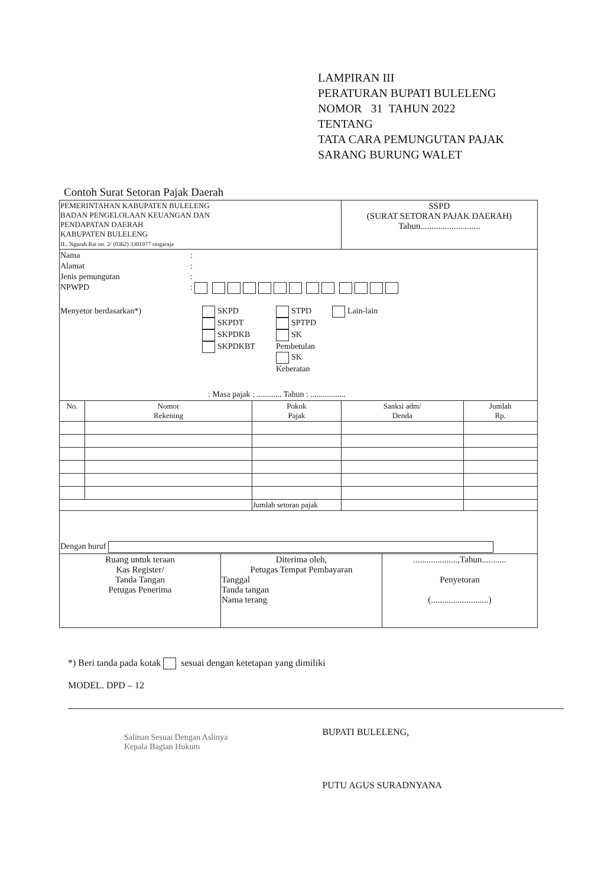LAMPIRAN III
PERATURAN BUPATI BULELENG
NOMOR 31 TAHUN 2022
TENTANG
TATA CARA PEMUNGUTAN PAJAK
SARANG BURUNG WALET
Contoh Surat Setoran Pajak Daerah
| PEMERINTAHAN KABUPATEN BULELENG BADAN PENGELOLAAN KEUANGAN DAN PENDAPATAN DAERAH KABUPATEN BULELENG JL. Ngurah Rai no. 2/ (0362) 3301977 singaraja | | | SSPD (SURAT SETORAN PAJAK DAERAH) Tahun........................... | |
| Nama Alamat Jenis pemungutan NPWPD : : : : Menyetor berdasarkan*) SKPD SKPDT SKPDKB SKPDKBT STPD SPTPD SK Pembetulan SK Keberatan Lain-lain : Masa pajak : ............ Tahun : ................. | | | | |
| No. | Nomor Rekening | Pokok Pajak | Sanksi adm/ Denda | Jumlah Rp. |
| | | Jumlah setoran pajak | | |
| Dengan huruf | | | | |
| Ruang untuk teraan Kas Register/ Tanda Tangan Petugas Penerima | Diterima oleh, Petugas Tempat Pembayaran Tanggal Tanda tangan Nama terang | ....................,Tahun........... Penyetoran (..........................) |
*) Beri tanda pada kotak sesuai dengan ketetapan yang dimiliki
MODEL. DPD – 12
Salinan Sesuai Dengan Aslinya
Kepala Bagian Hukum
BUPATI BULELENG,
PUTU AGUS SURADNYANA